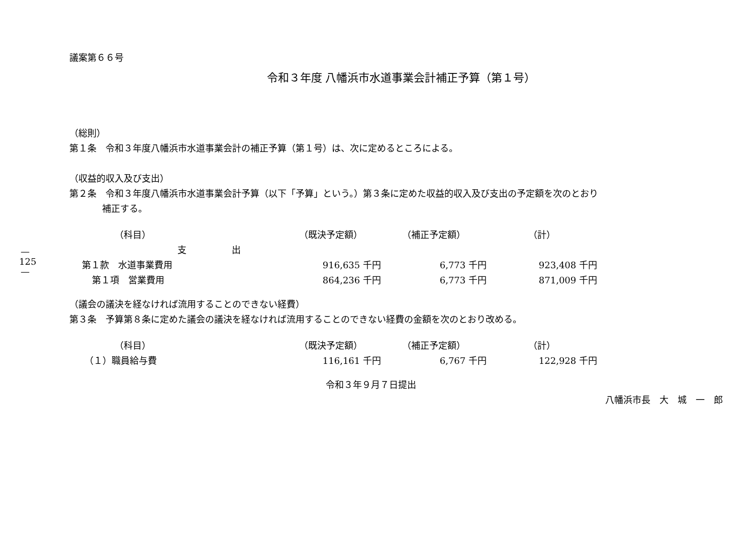—
125
—
議案第６６号
令和３年度 八幡浜市水道事業会計補正予算（第１号）
（総則）
第１条　令和３年度八幡浜市水道事業会計の補正予算（第１号）は、次に定めるところによる。
（収益的収入及び支出）
第２条　令和３年度八幡浜市水道事業会計予算（以下「予算」という。）第３条に定めた収益的収入及び支出の予定額を次のとおり
補正する。
| （科目） | （既決予定額） | （補正予定額） | （計） |
| --- | --- | --- | --- |
| 支 出 | | | |
| 第１款 水道事業費用 | 916,635 千円 | 6,773 千円 | 923,408 千円 |
| 第１項 営業費用 | 864,236 千円 | 6,773 千円 | 871,009 千円 |
（議会の議決を経なければ流用することのできない経費）
第３条　予算第８条に定めた議会の議決を経なければ流用することのできない経費の金額を次のとおり改める。
| （科目） | （既決予定額） | （補正予定額） | （計） |
| --- | --- | --- | --- |
| （１）職員給与費 | 116,161 千円 | 6,767 千円 | 122,928 千円 |
令和３年９月７日提出
八幡浜市長　大　城　一　郎